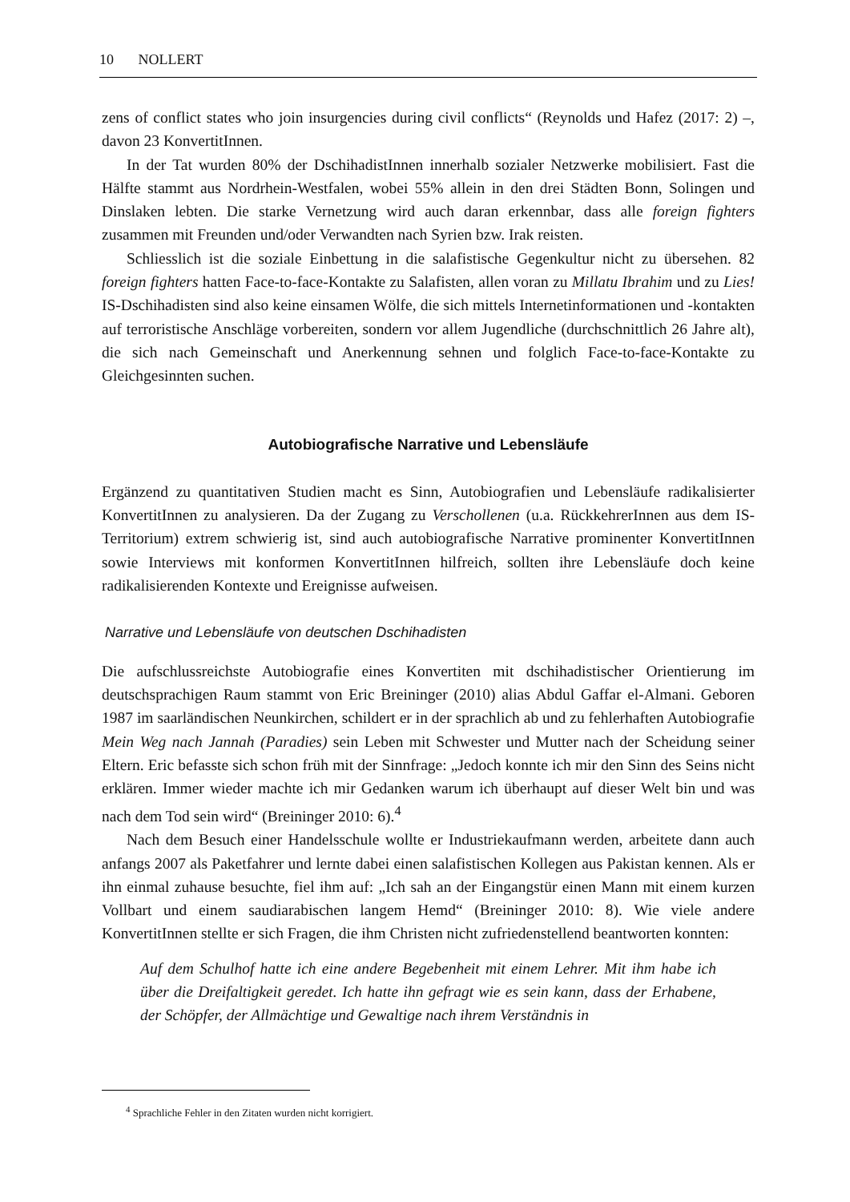10 NOLLERT
zens of conflict states who join insurgencies during civil conflicts“ (Reynolds und Hafez (2017: 2) –, davon 23 KonvertitInnen.
In der Tat wurden 80% der DschihadistInnen innerhalb sozialer Netzwerke mobilisiert. Fast die Hälfte stammt aus Nordrhein-Westfalen, wobei 55% allein in den drei Städten Bonn, Solingen und Dinslaken lebten. Die starke Vernetzung wird auch daran erkennbar, dass alle foreign fighters zusammen mit Freunden und/oder Verwandten nach Syrien bzw. Irak reisten.
Schliesslich ist die soziale Einbettung in die salafistische Gegenkultur nicht zu übersehen. 82 foreign fighters hatten Face-to-face-Kontakte zu Salafisten, allen voran zu Millatu Ibrahim und zu Lies! IS-Dschihadisten sind also keine einsamen Wölfe, die sich mittels Internetinformationen und -kontakten auf terroristische Anschläge vorbereiten, sondern vor allem Jugendliche (durchschnittlich 26 Jahre alt), die sich nach Gemeinschaft und Anerkennung sehnen und folglich Face-to-face-Kontakte zu Gleichgesinnten suchen.
Autobiografische Narrative und Lebensläufe
Ergänzend zu quantitativen Studien macht es Sinn, Autobiografien und Lebensläufe radikalisierter KonvertitInnen zu analysieren. Da der Zugang zu Verschollenen (u.a. RückkehrerInnen aus dem IS-Territorium) extrem schwierig ist, sind auch autobiografische Narrative prominenter KonvertitInnen sowie Interviews mit konformen KonvertitInnen hilfreich, sollten ihre Lebensläufe doch keine radikalisierenden Kontexte und Ereignisse aufweisen.
Narrative und Lebensläufe von deutschen Dschihadisten
Die aufschlussreichste Autobiografie eines Konvertiten mit dschihadistischer Orientierung im deutschsprachigen Raum stammt von Eric Breininger (2010) alias Abdul Gaffar el-Almani. Geboren 1987 im saarländischen Neunkirchen, schildert er in der sprachlich ab und zu fehlerhaften Autobiografie Mein Weg nach Jannah (Paradies) sein Leben mit Schwester und Mutter nach der Scheidung seiner Eltern. Eric befasste sich schon früh mit der Sinnfrage: „Jedoch konnte ich mir den Sinn des Seins nicht erklären. Immer wieder machte ich mir Gedanken warum ich überhaupt auf dieser Welt bin und was nach dem Tod sein wird“ (Breininger 2010: 6).<sup>4</sup>
Nach dem Besuch einer Handelsschule wollte er Industriekaufmann werden, arbeitete dann auch anfangs 2007 als Paketfahrer und lernte dabei einen salafistischen Kollegen aus Pakistan kennen. Als er ihn einmal zuhause besuchte, fiel ihm auf: „Ich sah an der Eingangstür einen Mann mit einem kurzen Vollbart und einem saudiarabischen langem Hemd“ (Breininger 2010: 8). Wie viele andere KonvertitInnen stellte er sich Fragen, die ihm Christen nicht zufriedenstellend beantworten konnten:
Auf dem Schulhof hatte ich eine andere Begebenheit mit einem Lehrer. Mit ihm habe ich über die Dreifaltigkeit geredet. Ich hatte ihn gefragt wie es sein kann, dass der Erhabene, der Schöpfer, der Allmächtige und Gewaltige nach ihrem Verständnis in
<sup>4</sup> Sprachliche Fehler in den Zitaten wurden nicht korrigiert.